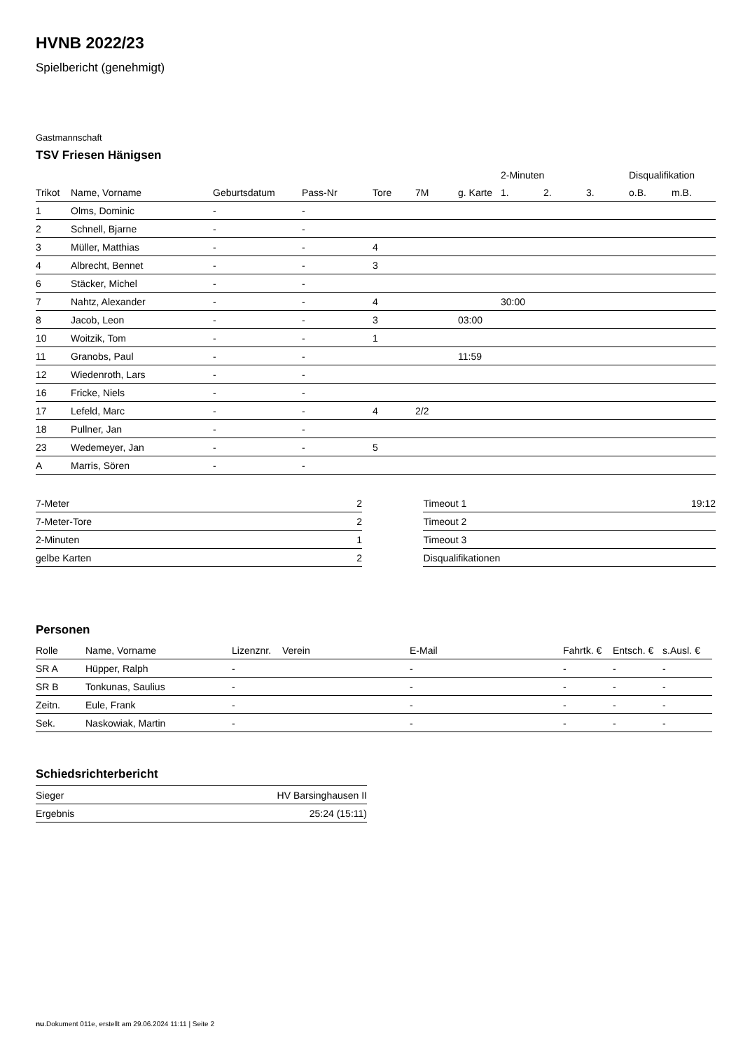HVNB 2022/23
Spielbericht (genehmigt)
Gastmannschaft
TSV Friesen Hänigsen
| | | | | | | | 2-Minuten | | | Disqualifikation | |
| Trikot | Name, Vorname | Geburtsdatum | Pass-Nr | Tore | 7M | g. Karte | 1. | 2. | 3. | o.B. | m.B. |
| 1 | Olms, Dominic | - | - | | | | | | | | |
| 2 | Schnell, Bjarne | - | - | | | | | | | | |
| 3 | Müller, Matthias | - | - | 4 | | | | | | | |
| 4 | Albrecht, Bennet | - | - | 3 | | | | | | | |
| 6 | Stäcker, Michel | - | - | | | | | | | | |
| 7 | Nahtz, Alexander | - | - | 4 | | | 30:00 | | | | |
| 8 | Jacob, Leon | - | - | 3 | | 03:00 | | | | | |
| 10 | Woitzik, Tom | - | - | 1 | | | | | | | |
| 11 | Granobs, Paul | - | - | | | 11:59 | | | | | |
| 12 | Wiedenroth, Lars | - | - | | | | | | | | |
| 16 | Fricke, Niels | - | - | | | | | | | | |
| 17 | Lefeld, Marc | - | - | 4 | 2/2 | | | | | | |
| 18 | Pullner, Jan | - | - | | | | | | | | |
| 23 | Wedemeyer, Jan | - | - | 5 | | | | | | | |
| A | Marris, Sören | - | - | | | | | | | | |
| 7-Meter | 2 |
| 7-Meter-Tore | 2 |
| 2-Minuten | 1 |
| gelbe Karten | 2 |
| Timeout 1 | 19:12 |
| Timeout 2 | |
| Timeout 3 | |
| Disqualifikationen | |
Personen
| Rolle | Name, Vorname | Lizenznr. | Verein | E-Mail | Fahrtk. € | Entsch. € | s.Ausl. € |
| --- | --- | --- | --- | --- | --- | --- | --- |
| SR A | Hüpper, Ralph | - | | - | - | - | - |
| SR B | Tonkunas, Saulius | - | | - | - | - | - |
| Zeitn. | Eule, Frank | - | | - | - | - | - |
| Sek. | Naskowiak, Martin | - | | - | - | - | - |
Schiedsrichterbericht
| Sieger | HV Barsinghausen II |
| Ergebnis | 25:24 (15:11) |
nu.Dokument 011e, erstellt am 29.06.2024 11:11 | Seite 2